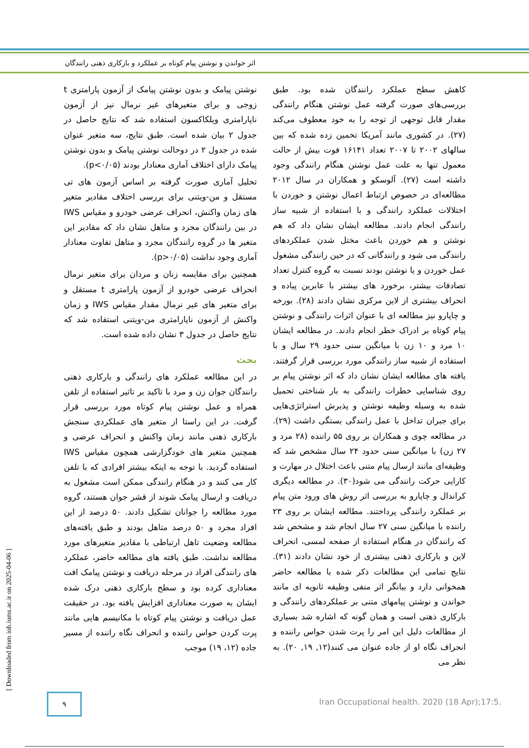اثر خواندن و نوشتن پیام کوتاه بر عملکرد و بارکاری ذهنی رانندگان
نوشتن پیامک و بدون نوشتن پیامک از آزمون پارامتری t زوجی و برای متغیرهای غیر نرمال نیز از آزمون ناپارامتری ویلکاکسون استفاده شد که نتایج حاصل در جدول ۲ بیان شده است. طبق نتایج، سه متغیر عنوان شده در جدول ۲ در دوحالت نوشتن پیامک و بدون نوشتن پیامک دارای اختلاف آماری معنادار بودند (p<۰/۰۵).
تحلیل آماری صورت گرفته بر اساس آزمون های تی مستقل و من-ویتنی برای بررسی اختلاف مقادیر متغیر های زمان واکنش، انحراف عرضی خودرو و مقیاس IWS در بین رانندگان مجرد و متاهل نشان داد که مقادیر این متغیر ها در گروه رانندگان مجرد و متاهل تفاوت معنادار آماری وجود نداشت (p>۰/۰۵).
همچنین برای مقایسه زنان و مردان برای متغیر نرمال انحراف عرضی خودرو از آزمون پارامتری t مستقل و برای متغیر های غیر نرمال مقدار مقیاس IWS و زمان واکنش از آزمون ناپارامتری من-ویتنی استفاده شد که نتایج حاصل در جدول ۳ نشان داده شده است.
بحث
در این مطالعه عملکرد های رانندگی و بارکاری ذهنی رانندگان جوان زن و مرد با تاکید بر تاثیر استفاده از تلفن همراه و عمل نوشتن پیام کوتاه مورد بررسی قرار گرفت. در این راستا از متغیر های عملکردی سنجش بارکاری ذهنی مانند زمان واکنش و انحراف عرضی و همچنین متغیر های خودگزارشی همچون مقیاس IWS استفاده گردید. با توجه به اینکه بیشتر افرادی که با تلفن کار می کنند و در هنگام رانندگی ممکن است مشغول به دریافت و ارسال پیامک شوند از قشر جوان هستند، گروه مورد مطالعه را جوانان تشکیل دادند. ۵۰ درصد از این افراد مجرد و ۵۰ درصد متاهل بودند و طبق یافته‌های مطالعه وضعیت تاهل ارتباطی با مقادیر متغیرهای مورد مطالعه نداشت. طبق یافته های مطالعه حاضر، عملکرد های رانندگی افراد در مرحله دریافت و نوشتن پیامک افت معناداری کرده بود و سطح بارکاری ذهنی درک شده ایشان به صورت معناداری افزایش یافته بود. در حقیقت عمل دریافت و نوشتن پیام کوتاه با مکانیسم هایی مانند پرت کردن حواس راننده و انحراف نگاه راننده از مسیر جاده (۱۲، ۱۹) موجب
کاهش سطح عملکرد رانندگان شده بود. طبق بررسی‌های صورت گرفته عمل نوشتن هنگام رانندگی مقدار قابل توجهی از توجه را به خود معطوف می‌کند (۲۷). در کشوری مانند آمریکا تخمین زده شده که بین سالهای ۲۰۰۲ تا ۲۰۰۷ تعداد ۱۶۱۴۱ فوت بیش از حالت معمول تنها به علت عمل نوشتن هنگام رانندگی وجود داشته است (۲۷). آلوسکو و همکاران در سال ۲۰۱۲ مطالعه‌ای در خصوص ارتباط اعمال نوشتن و خوردن با اختلالات عملکرد رانندگی و با استفاده از شبیه ساز رانندگی انجام دادند. مطالعه ایشان نشان داد که هم نوشتن و هم خوردن باعث مختل شدن عملکردهای رانندگی می شود و رانندگانی که در حین رانندگی مشغول عمل خوردن و یا نوشتن بودند نسبت به گروه کنترل تعداد تصادفات بیشتر، برخورد های بیشتر با عابرین پیاده و انحراف بیشتری از لاین مرکزی نشان دادند (۲۸). بورخه و چاپارو نیز مطالعه ای با عنوان اثرات رانندگی و نوشتن پیام کوتاه بر ادراک خطر انجام دادند. در مطالعه ایشان ۱۰ مرد و ۱۰ زن با میانگین سنی حدود ۲۹ سال و با استفاده از شبیه ساز رانندگی مورد بررسی قرار گرفتند. یافته های مطالعه ایشان نشان داد که اثر نوشتن پیام بر روی شناسایی خطرات رانندگی به بار شناختی تحمیل شده به وسیله وظیفه نوشتن و پذیرش استراتژی‌هایی برای جبران تداخل با عمل رانندگی بستگی داشت (۲۹). در مطالعه چوی و همکاران بر روی ۵۵ راننده (۲۸ مرد و ۲۷ زن) با میانگین سنی حدود ۲۴ سال مشخص شد که وظیفه‌ای مانند ارسال پیام متنی باعث اختلال در مهارت و کارایی حرکت رانندگی می شود(۳۰). در مطالعه دیگری کراندال و چاپارو به بررسی اثر روش های ورود متن پیام بر عملکرد رانندگی پرداختند. مطالعه ایشان بر روی ۲۳ راننده با میانگین سنی ۲۷ سال انجام شد و مشخص شد که رانندگان در هنگام استفاده از صفحه لمسی، انحراف لاین و بارکاری ذهنی بیشتری از خود نشان دادند (۳۱). نتایج تمامی این مطالعات ذکر شده با مطالعه حاضر همخوانی دارد و بیانگر اثر منفی وظیفه ثانویه ای مانند خواندن و نوشتن پیامهای متنی بر عملکردهای رانندگی و بارکاری ذهنی است و همان گونه که اشاره شد بسیاری از مطالعات دلیل این امر را پرت شدن حواس راننده و انحراف نگاه او از جاده عنوان می کنند(۱۲, ۱۹, ۲۰). به نظر می
[ Downloaded from ioh.iums.ac.ir on 2025-04-06 ]
۹
Iran Occupational health. 2020 (18 Apr);17:5.